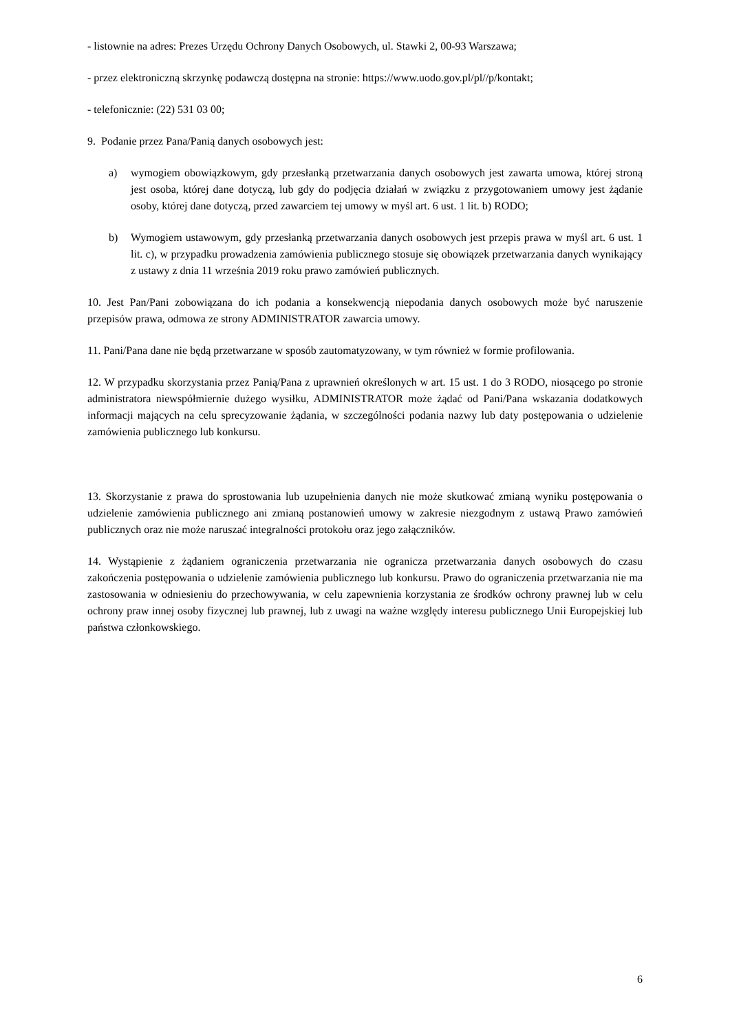- listownie na adres: Prezes Urzędu Ochrony Danych Osobowych, ul. Stawki 2, 00-93 Warszawa;
- przez elektroniczną skrzynkę podawczą dostępna na stronie: https://www.uodo.gov.pl/pl//p/kontakt;
- telefonicznie: (22) 531 03 00;
9. Podanie przez Pana/Panią danych osobowych jest:
a) wymogiem obowiązkowym, gdy przesłanką przetwarzania danych osobowych jest zawarta umowa, której stroną jest osoba, której dane dotyczą, lub gdy do podjęcia działań w związku z przygotowaniem umowy jest żądanie osoby, której dane dotyczą, przed zawarciem tej umowy w myśl art. 6 ust. 1 lit. b) RODO;
b) Wymogiem ustawowym, gdy przesłanką przetwarzania danych osobowych jest przepis prawa w myśl art. 6 ust. 1 lit. c), w przypadku prowadzenia zamówienia publicznego stosuje się obowiązek przetwarzania danych wynikający z ustawy z dnia 11 września 2019 roku prawo zamówień publicznych.
10. Jest Pan/Pani zobowiązana do ich podania a konsekwencją niepodania danych osobowych może być naruszenie przepisów prawa, odmowa ze strony ADMINISTRATOR zawarcia umowy.
11. Pani/Pana dane nie będą przetwarzane w sposób zautomatyzowany, w tym również w formie profilowania.
12. W przypadku skorzystania przez Panią/Pana z uprawnień określonych w art. 15 ust. 1 do 3 RODO, niosącego po stronie administratora niewspółmiernie dużego wysiłku, ADMINISTRATOR może żądać od Pani/Pana wskazania dodatkowych informacji mających na celu sprecyzowanie żądania, w szczególności podania nazwy lub daty postępowania o udzielenie zamówienia publicznego lub konkursu.
13. Skorzystanie z prawa do sprostowania lub uzupełnienia danych nie może skutkować zmianą wyniku postępowania o udzielenie zamówienia publicznego ani zmianą postanowień umowy w zakresie niezgodnym z ustawą Prawo zamówień publicznych oraz nie może naruszać integralności protokołu oraz jego załączników.
14. Wystąpienie z żądaniem ograniczenia przetwarzania nie ogranicza przetwarzania danych osobowych do czasu zakończenia postępowania o udzielenie zamówienia publicznego lub konkursu. Prawo do ograniczenia przetwarzania nie ma zastosowania w odniesieniu do przechowywania, w celu zapewnienia korzystania ze środków ochrony prawnej lub w celu ochrony praw innej osoby fizycznej lub prawnej, lub z uwagi na ważne względy interesu publicznego Unii Europejskiej lub państwa członkowskiego.
6